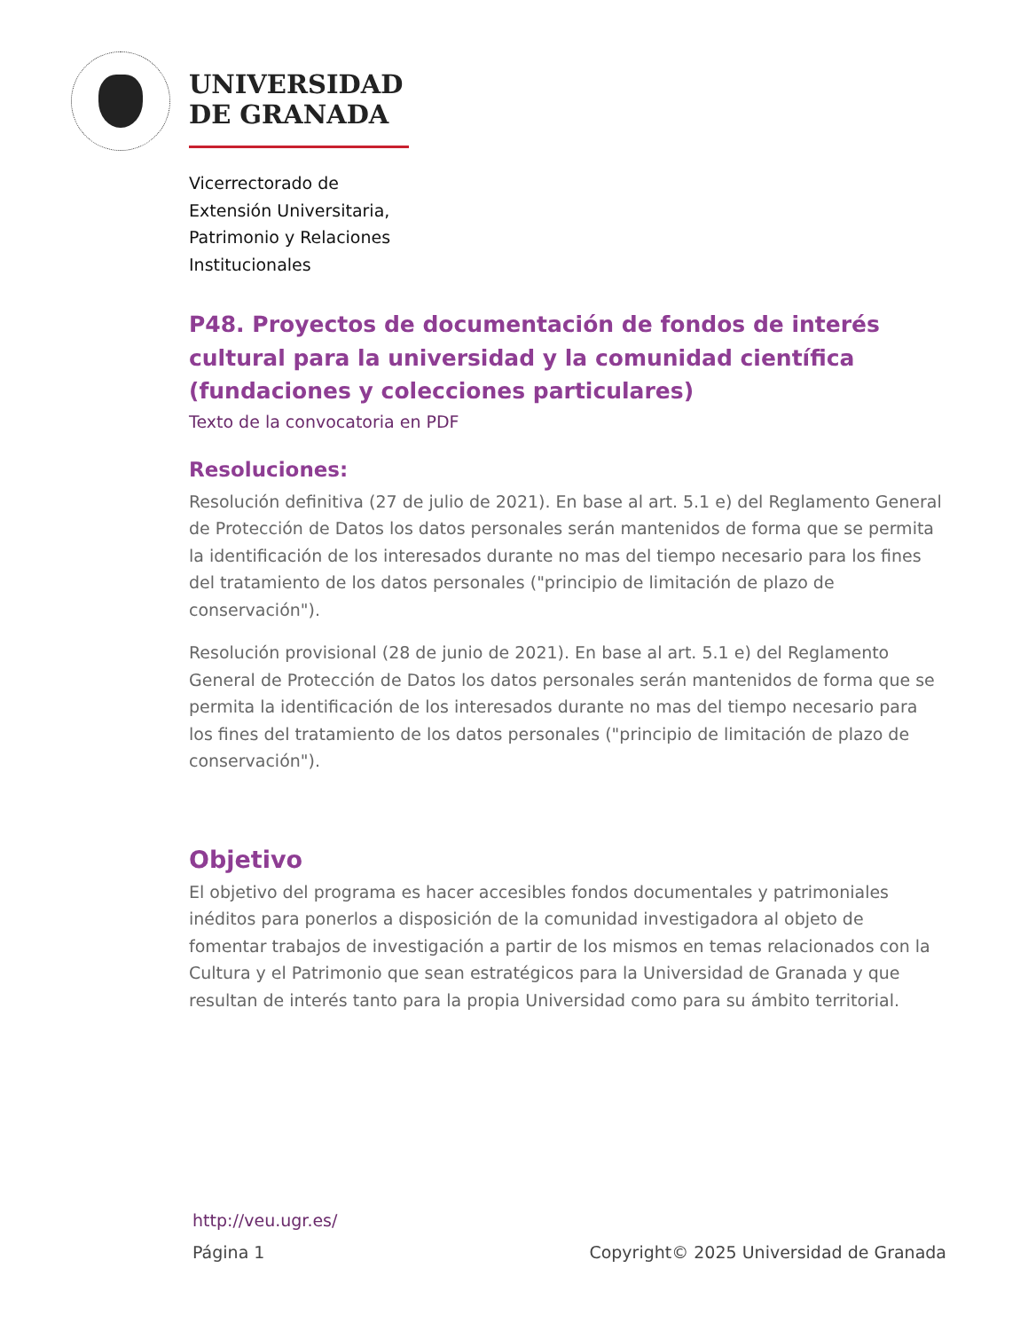UNIVERSIDAD
DE GRANADA
Vicerrectorado de
Extensión Universitaria,
Patrimonio y Relaciones
Institucionales
P48. Proyectos de documentación de fondos de interés cultural para la universidad y la comunidad científica (fundaciones y colecciones particulares)
Texto de la convocatoria en PDF
Resoluciones:
Resolución definitiva (27 de julio de 2021). En base al art. 5.1 e) del Reglamento General de Protección de Datos los datos personales serán mantenidos de forma que se permita la identificación de los interesados durante no mas del tiempo necesario para los fines del tratamiento de los datos personales ("principio de limitación de plazo de conservación").
Resolución provisional (28 de junio de 2021). En base al art. 5.1 e) del Reglamento General de Protección de Datos los datos personales serán mantenidos de forma que se permita la identificación de los interesados durante no mas del tiempo necesario para los fines del tratamiento de los datos personales ("principio de limitación de plazo de conservación").
Objetivo
El objetivo del programa es hacer accesibles fondos documentales y patrimoniales inéditos para ponerlos a disposición de la comunidad investigadora al objeto de fomentar trabajos de investigación a partir de los mismos en temas relacionados con la Cultura y el Patrimonio que sean estratégicos para la Universidad de Granada y que resultan de interés tanto para la propia Universidad como para su ámbito territorial.
http://veu.ugr.es/
Página 1 Copyright© 2025 Universidad de Granada